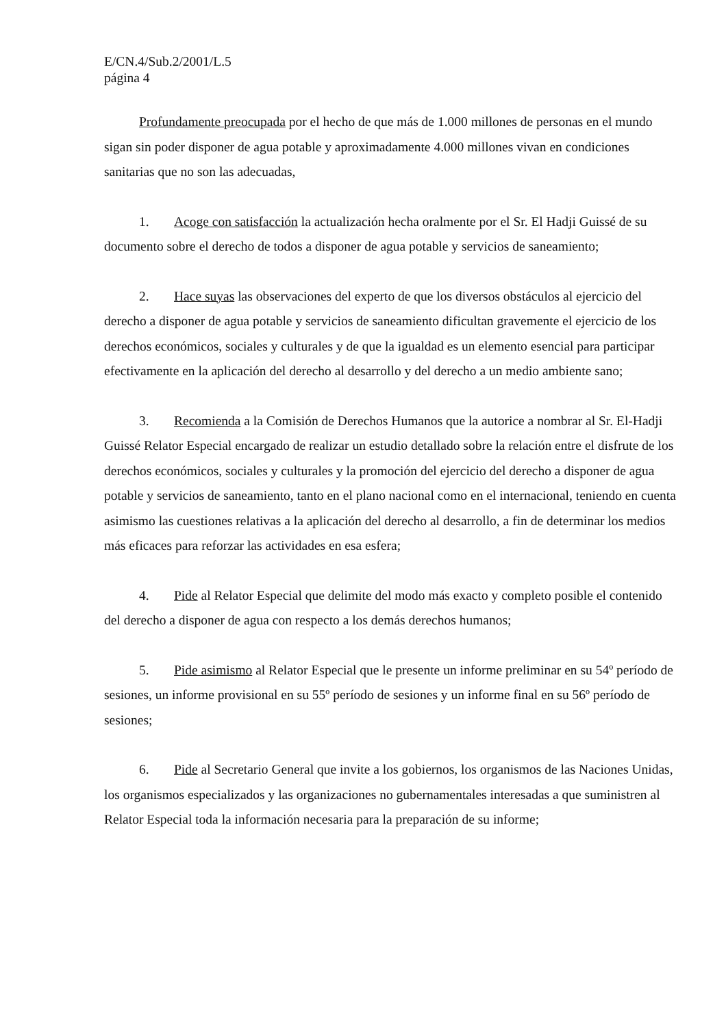E/CN.4/Sub.2/2001/L.5
página 4
Profundamente preocupada por el hecho de que más de 1.000 millones de personas en el mundo sigan sin poder disponer de agua potable y aproximadamente 4.000 millones vivan en condiciones sanitarias que no son las adecuadas,
1. Acoge con satisfacción la actualización hecha oralmente por el Sr. El Hadji Guissé de su documento sobre el derecho de todos a disponer de agua potable y servicios de saneamiento;
2. Hace suyas las observaciones del experto de que los diversos obstáculos al ejercicio del derecho a disponer de agua potable y servicios de saneamiento dificultan gravemente el ejercicio de los derechos económicos, sociales y culturales y de que la igualdad es un elemento esencial para participar efectivamente en la aplicación del derecho al desarrollo y del derecho a un medio ambiente sano;
3. Recomienda a la Comisión de Derechos Humanos que la autorice a nombrar al Sr. El-Hadji Guissé Relator Especial encargado de realizar un estudio detallado sobre la relación entre el disfrute de los derechos económicos, sociales y culturales y la promoción del ejercicio del derecho a disponer de agua potable y servicios de saneamiento, tanto en el plano nacional como en el internacional, teniendo en cuenta asimismo las cuestiones relativas a la aplicación del derecho al desarrollo, a fin de determinar los medios más eficaces para reforzar las actividades en esa esfera;
4. Pide al Relator Especial que delimite del modo más exacto y completo posible el contenido del derecho a disponer de agua con respecto a los demás derechos humanos;
5. Pide asimismo al Relator Especial que le presente un informe preliminar en su 54º período de sesiones, un informe provisional en su 55º período de sesiones y un informe final en su 56º período de sesiones;
6. Pide al Secretario General que invite a los gobiernos, los organismos de las Naciones Unidas, los organismos especializados y las organizaciones no gubernamentales interesadas a que suministren al Relator Especial toda la información necesaria para la preparación de su informe;